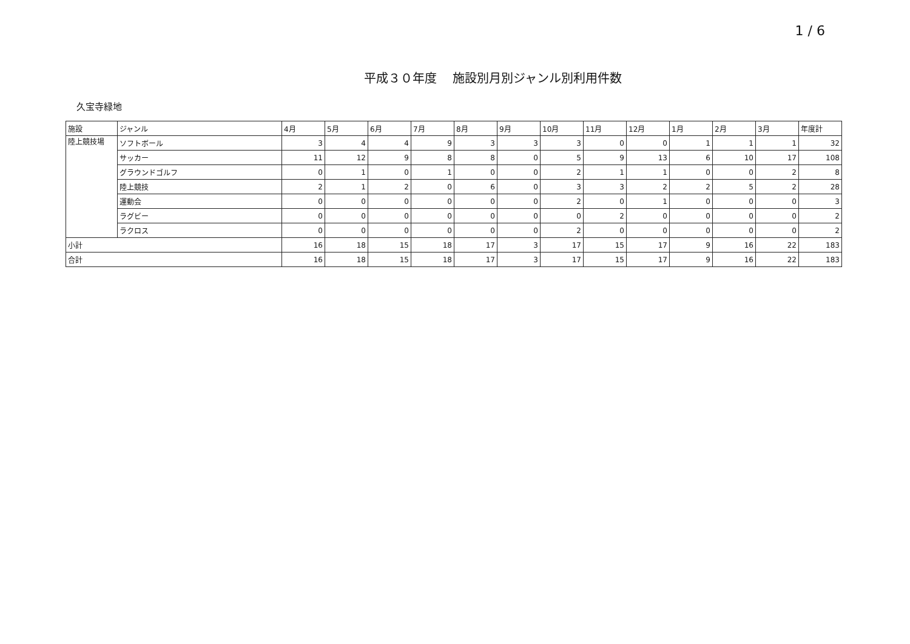1 / 6
平成３０年度　 施設別月別ジャンル別利用件数
久宝寺緑地
| 施設 | ジャンル | 4月 | 5月 | 6月 | 7月 | 8月 | 9月 | 10月 | 11月 | 12月 | 1月 | 2月 | 3月 | 年度計 |
| --- | --- | --- | --- | --- | --- | --- | --- | --- | --- | --- | --- | --- | --- | --- |
| 陸上競技場 | ソフトボール | 3 | 4 | 4 | 9 | 3 | 3 | 3 | 0 | 0 | 1 | 1 | 1 | 32 |
| | サッカー | 11 | 12 | 9 | 8 | 8 | 0 | 5 | 9 | 13 | 6 | 10 | 17 | 108 |
| | グラウンドゴルフ | 0 | 1 | 0 | 1 | 0 | 0 | 2 | 1 | 1 | 0 | 0 | 2 | 8 |
| | 陸上競技 | 2 | 1 | 2 | 0 | 6 | 0 | 3 | 3 | 2 | 2 | 5 | 2 | 28 |
| | 運動会 | 0 | 0 | 0 | 0 | 0 | 0 | 2 | 0 | 1 | 0 | 0 | 0 | 3 |
| | ラグビー | 0 | 0 | 0 | 0 | 0 | 0 | 0 | 2 | 0 | 0 | 0 | 0 | 2 |
| | ラクロス | 0 | 0 | 0 | 0 | 0 | 0 | 2 | 0 | 0 | 0 | 0 | 0 | 2 |
| 小計 | | 16 | 18 | 15 | 18 | 17 | 3 | 17 | 15 | 17 | 9 | 16 | 22 | 183 |
| 合計 | | 16 | 18 | 15 | 18 | 17 | 3 | 17 | 15 | 17 | 9 | 16 | 22 | 183 |